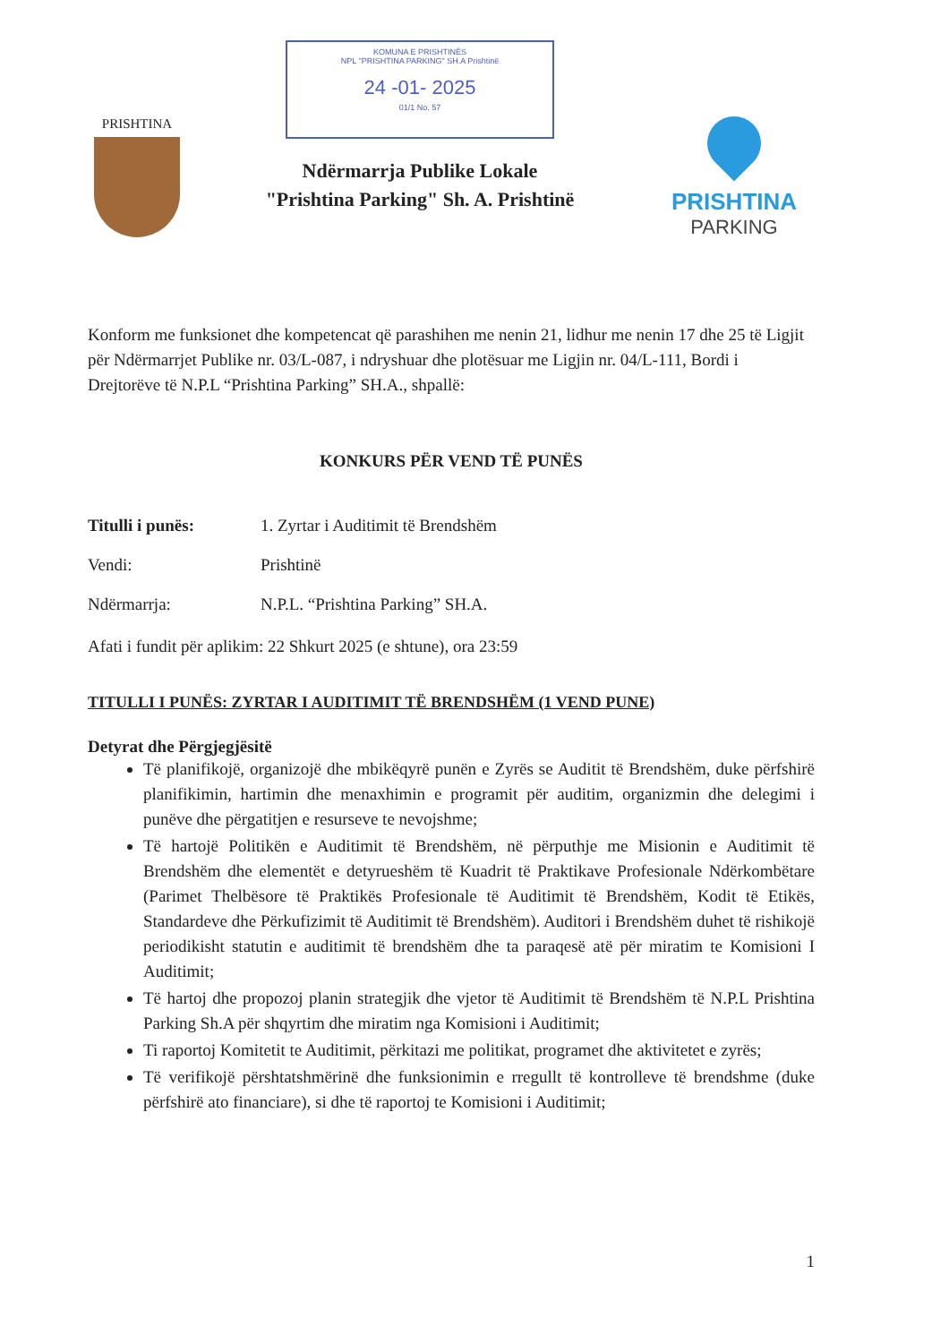PRISHTINA
KOMUNA E PRISHTINËS
NPL "PRISHTINA PARKING" SH.A Prishtinë
24 -01- 2025
01/1 No. 57
Ndërmarrja Publike Lokale
"Prishtina Parking" Sh. A. Prishtinë
PRISHTINA
PARKING
Konform me funksionet dhe kompetencat që parashihen me nenin 21, lidhur me nenin 17 dhe 25 të Ligjit për Ndërmarrjet Publike nr. 03/L-087, i ndryshuar dhe plotësuar me Ligjin nr. 04/L-111, Bordi i Drejtorëve të N.P.L “Prishtina Parking” SH.A., shpallë:
KONKURS PËR VEND TË PUNËS
Titulli i punës: 1. Zyrtar i Auditimit të Brendshëm
Vendi: Prishtinë
Ndërmarrja: N.P.L. “Prishtina Parking” SH.A.
Afati i fundit për aplikim: 22 Shkurt 2025 (e shtune), ora 23:59
TITULLI I PUNËS: ZYRTAR I AUDITIMIT TË BRENDSHËM (1 VEND PUNE)
Detyrat dhe Përgjegjësitë
Të planifikojë, organizojë dhe mbikëqyrë punën e Zyrës se Auditit të Brendshëm, duke përfshirë planifikimin, hartimin dhe menaxhimin e programit për auditim, organizmin dhe delegimi i punëve dhe përgatitjen e resurseve te nevojshme;
Të hartojë Politikën e Auditimit të Brendshëm, në përputhje me Misionin e Auditimit të Brendshëm dhe elementët e detyrueshëm të Kuadrit të Praktikave Profesionale Ndërkombëtare (Parimet Thelbësore të Praktikës Profesionale të Auditimit të Brendshëm, Kodit të Etikës, Standardeve dhe Përkufizimit të Auditimit të Brendshëm). Auditori i Brendshëm duhet të rishikojë periodikisht statutin e auditimit të brendshëm dhe ta paraqesë atë për miratim te Komisioni I Auditimit;
Të hartoj dhe propozoj planin strategjik dhe vjetor të Auditimit të Brendshëm të N.P.L Prishtina Parking Sh.A për shqyrtim dhe miratim nga Komisioni i Auditimit;
Ti raportoj Komitetit te Auditimit, përkitazi me politikat, programet dhe aktivitetet e zyrës;
Të verifikojë përshtatshmërinë dhe funksionimin e rregullt të kontrolleve të brendshme (duke përfshirë ato financiare), si dhe të raportoj te Komisioni i Auditimit;
1